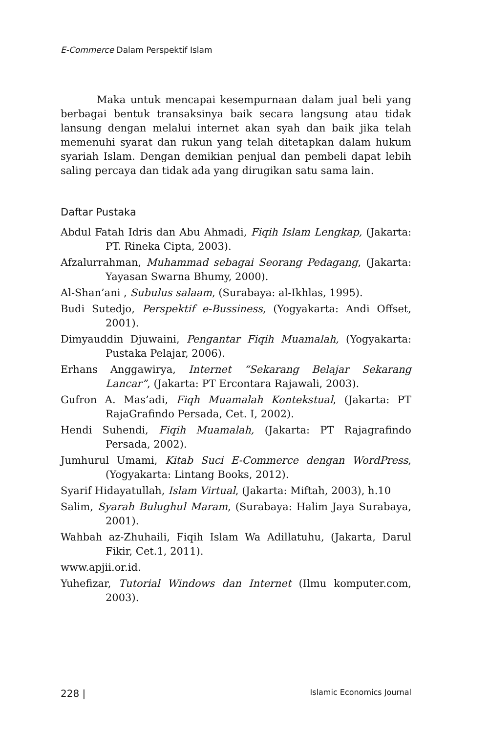E-Commerce Dalam Perspektif Islam
Maka untuk mencapai kesempurnaan dalam jual beli yang berbagai bentuk transaksinya baik secara langsung atau tidak lansung dengan melalui internet akan syah dan baik jika telah memenuhi syarat dan rukun yang telah ditetapkan dalam hukum syariah Islam. Dengan demikian penjual dan pembeli dapat lebih saling percaya dan tidak ada yang dirugikan satu sama lain.
Daftar Pustaka
Abdul Fatah Idris dan Abu Ahmadi, Fiqih Islam Lengkap, (Jakarta: PT. Rineka Cipta, 2003).
Afzalurrahman, Muhammad sebagai Seorang Pedagang, (Jakarta: Yayasan Swarna Bhumy, 2000).
Al-Shan’ani , Subulus salaam, (Surabaya: al-Ikhlas, 1995).
Budi Sutedjo, Perspektif e-Bussiness, (Yogyakarta: Andi Offset, 2001).
Dimyauddin Djuwaini, Pengantar Fiqih Muamalah, (Yogyakarta: Pustaka Pelajar, 2006).
Erhans Anggawirya, Internet “Sekarang Belajar Sekarang Lancar”, (Jakarta: PT Ercontara Rajawali, 2003).
Gufron A. Mas’adi, Fiqh Muamalah Kontekstual, (Jakarta: PT RajaGrafindo Persada, Cet. I, 2002).
Hendi Suhendi, Fiqih Muamalah, (Jakarta: PT Rajagrafindo Persada, 2002).
Jumhurul Umami, Kitab Suci E-Commerce dengan WordPress, (Yogyakarta: Lintang Books, 2012).
Syarif Hidayatullah, Islam Virtual, (Jakarta: Miftah, 2003), h.10
Salim, Syarah Bulughul Maram, (Surabaya: Halim Jaya Surabaya, 2001).
Wahbah az-Zhuhaili, Fiqih Islam Wa Adillatuhu, (Jakarta, Darul Fikir, Cet.1, 2011).
www.apjii.or.id.
Yuhefizar, Tutorial Windows dan Internet (Ilmu komputer.com, 2003).
228 | Islamic Economics Journal